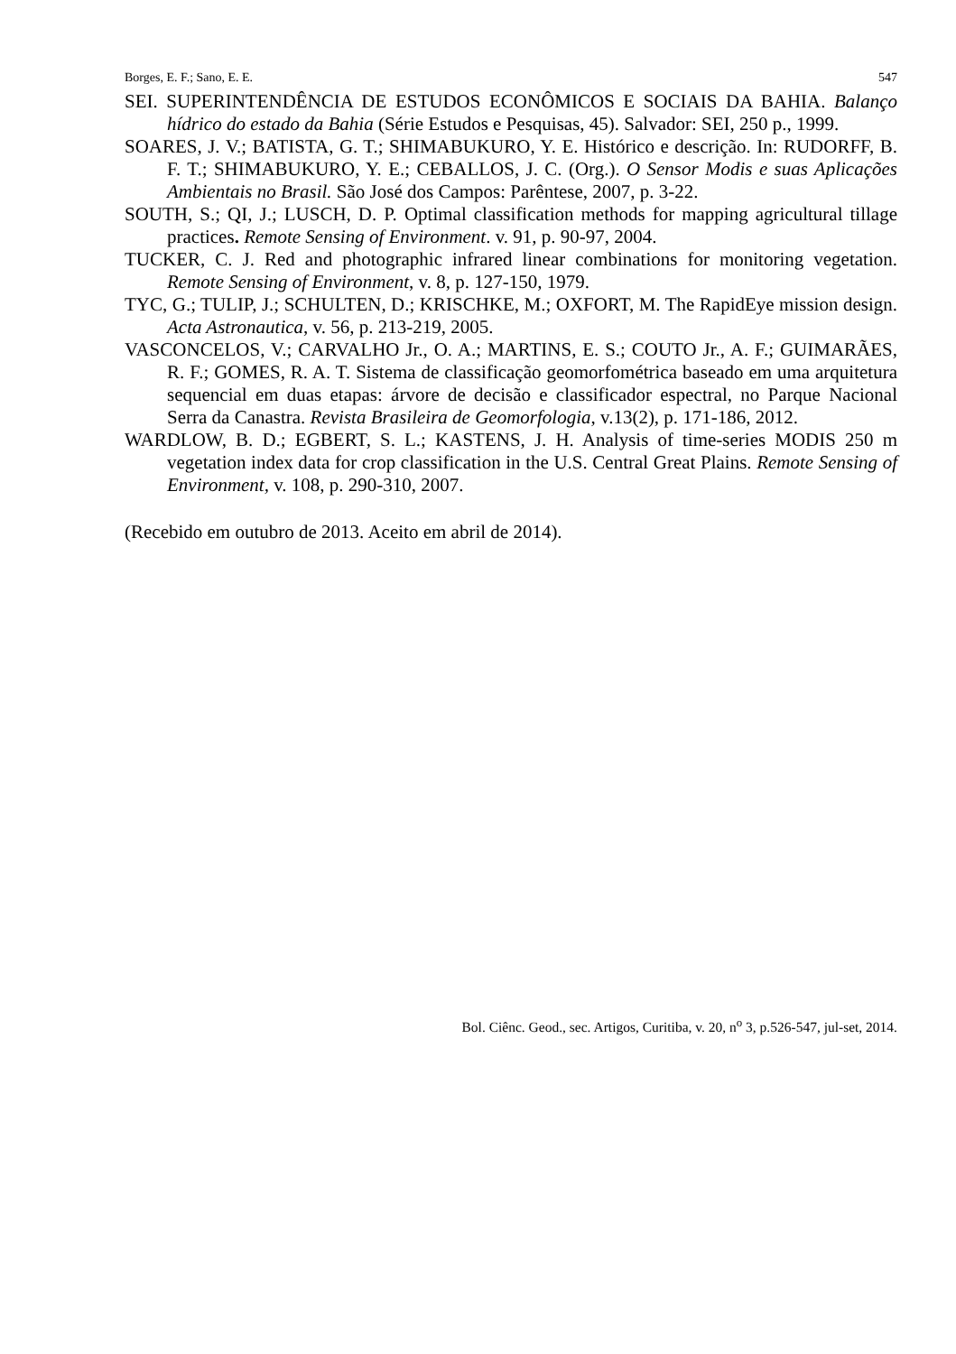Borges, E. F.; Sano, E. E. 547
SEI. SUPERINTENDÊNCIA DE ESTUDOS ECONÔMICOS E SOCIAIS DA BAHIA. Balanço hídrico do estado da Bahia (Série Estudos e Pesquisas, 45). Salvador: SEI, 250 p., 1999.
SOARES, J. V.; BATISTA, G. T.; SHIMABUKURO, Y. E. Histórico e descrição. In: RUDORFF, B. F. T.; SHIMABUKURO, Y. E.; CEBALLOS, J. C. (Org.). O Sensor Modis e suas Aplicações Ambientais no Brasil. São José dos Campos: Parêntese, 2007, p. 3-22.
SOUTH, S.; QI, J.; LUSCH, D. P. Optimal classification methods for mapping agricultural tillage practices. Remote Sensing of Environment. v. 91, p. 90-97, 2004.
TUCKER, C. J. Red and photographic infrared linear combinations for monitoring vegetation. Remote Sensing of Environment, v. 8, p. 127-150, 1979.
TYC, G.; TULIP, J.; SCHULTEN, D.; KRISCHKE, M.; OXFORT, M. The RapidEye mission design. Acta Astronautica, v. 56, p. 213-219, 2005.
VASCONCELOS, V.; CARVALHO Jr., O. A.; MARTINS, E. S.; COUTO Jr., A. F.; GUIMARÃES, R. F.; GOMES, R. A. T. Sistema de classificação geomorfométrica baseado em uma arquitetura sequencial em duas etapas: árvore de decisão e classificador espectral, no Parque Nacional Serra da Canastra. Revista Brasileira de Geomorfologia, v.13(2), p. 171-186, 2012.
WARDLOW, B. D.; EGBERT, S. L.; KASTENS, J. H. Analysis of time-series MODIS 250 m vegetation index data for crop classification in the U.S. Central Great Plains. Remote Sensing of Environment, v. 108, p. 290-310, 2007.
(Recebido em outubro de 2013. Aceito em abril de 2014).
Bol. Ciênc. Geod., sec. Artigos, Curitiba, v. 20, n<sup>o</sup> 3, p.526-547, jul-set, 2014.